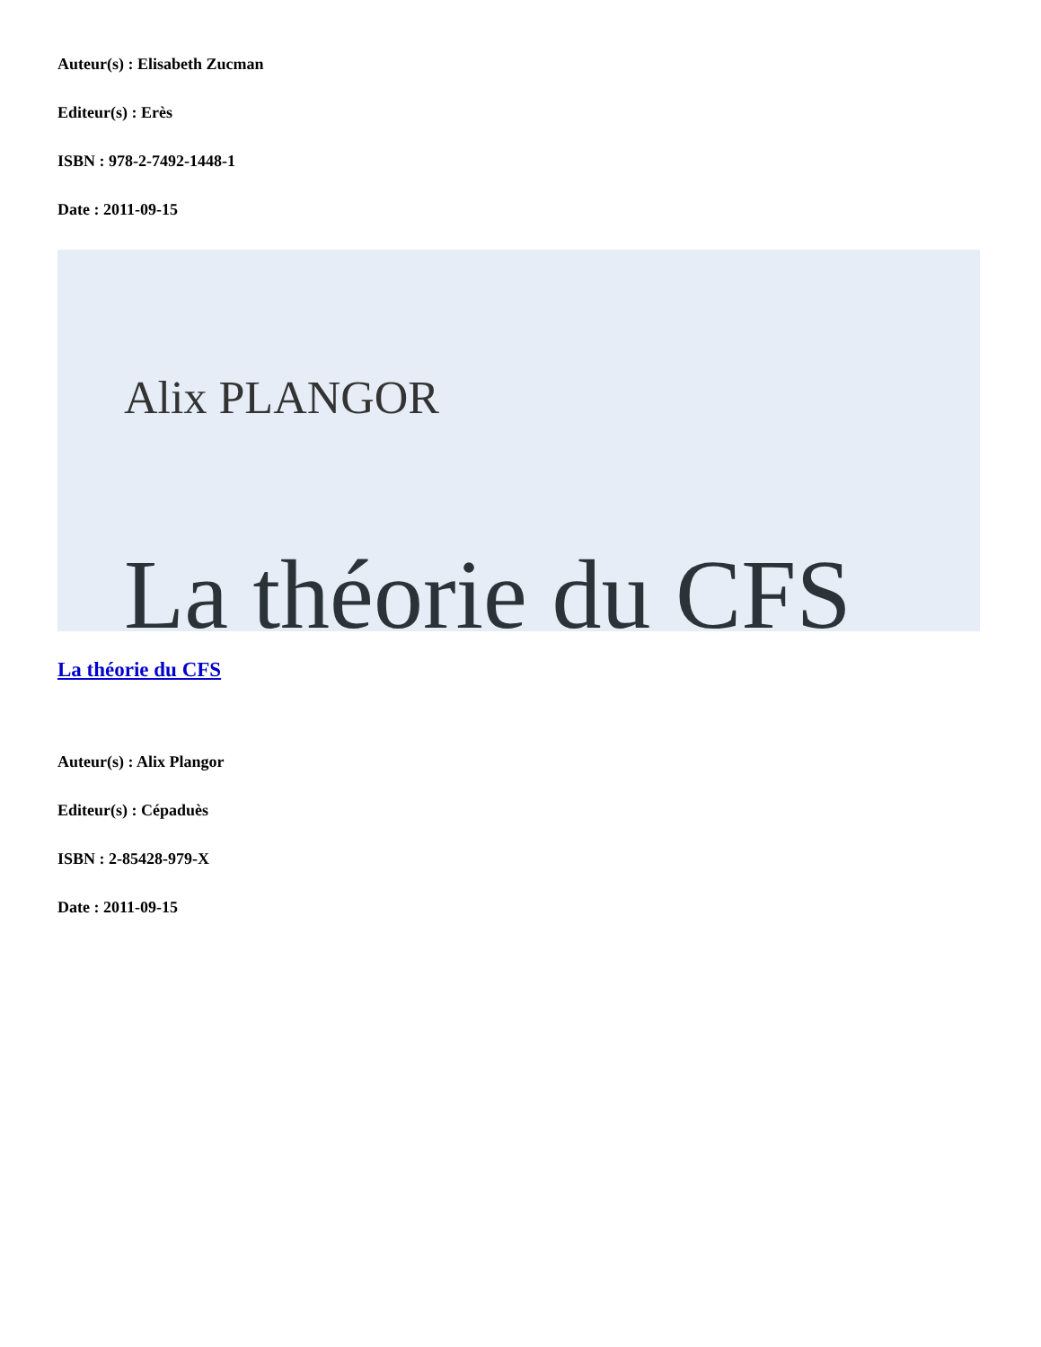Auteur(s) : Elisabeth Zucman
Editeur(s) : Erès
ISBN : 978-2-7492-1448-1
Date : 2011-09-15
Alix PLANGOR
La théorie du CFS
La théorie du CFS
Auteur(s) : Alix Plangor
Editeur(s) : Cépaduès
ISBN : 2-85428-979-X
Date : 2011-09-15